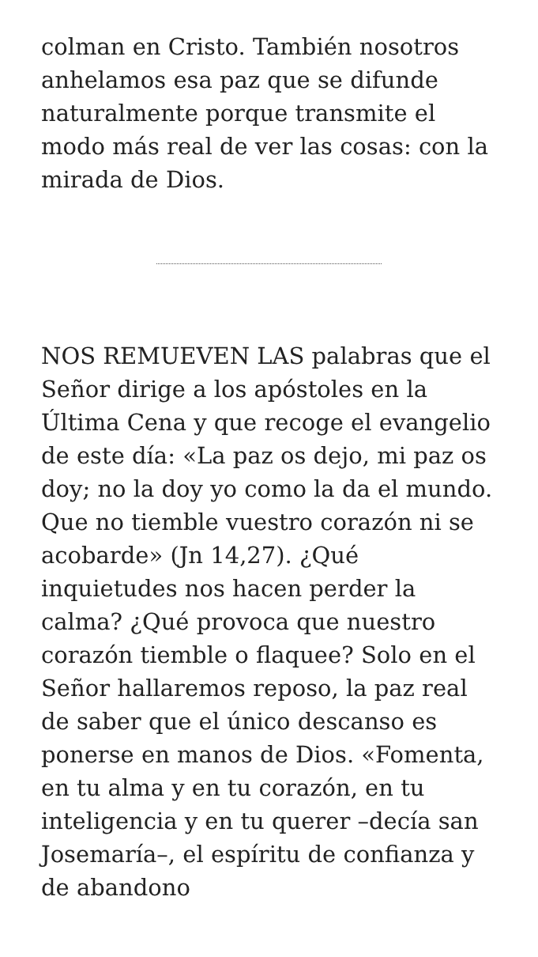colman en Cristo. También nosotros anhelamos esa paz que se difunde naturalmente porque transmite el modo más real de ver las cosas: con la mirada de Dios.
NOS REMUEVEN LAS palabras que el Señor dirige a los apóstoles en la Última Cena y que recoge el evangelio de este día: «La paz os dejo, mi paz os doy; no la doy yo como la da el mundo. Que no tiemble vuestro corazón ni se acobarde» (Jn 14,27). ¿Qué inquietudes nos hacen perder la calma? ¿Qué provoca que nuestro corazón tiemble o flaquee? Solo en el Señor hallaremos reposo, la paz real de saber que el único descanso es ponerse en manos de Dios. «Fomenta, en tu alma y en tu corazón, en tu inteligencia y en tu querer –decía san Josemaría–, el espíritu de confianza y de abandono